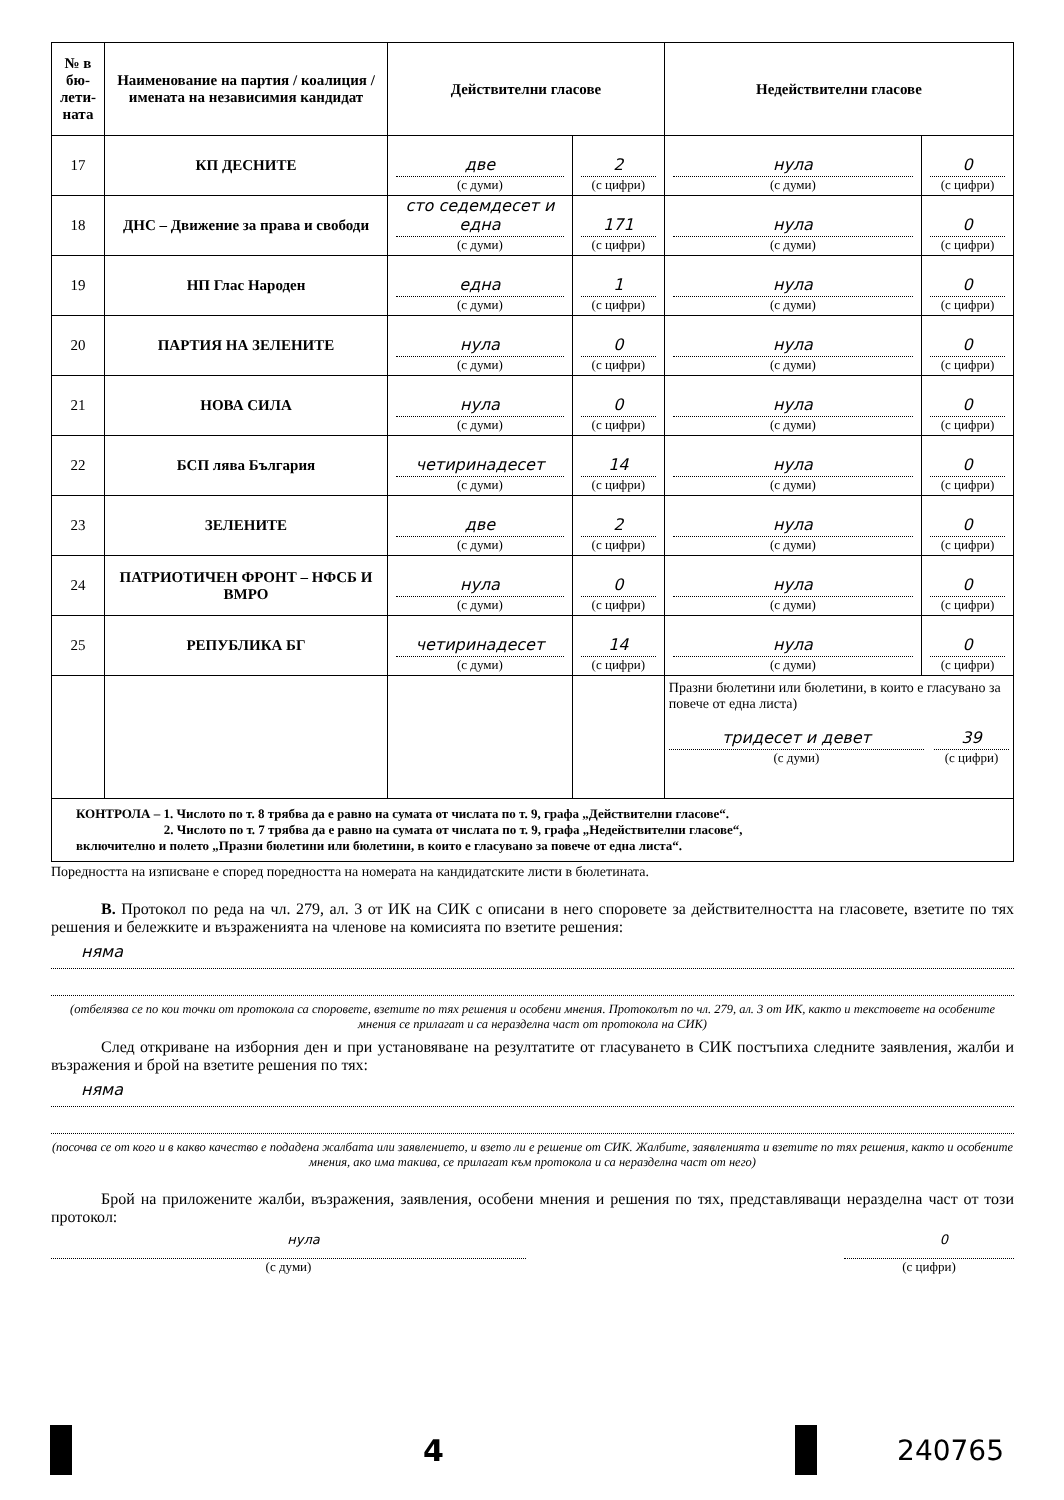| № в бю-лети-ната | Наименование на партия / коалиция / имената на независимия кандидат | Действителни гласове | | Недействителни гласове | |
| --- | --- | --- | --- | --- | --- |
| 17 | КП ДЕСНИТЕ | две (с думи) | 2 (с цифри) | нула (с думи) | 0 (с цифри) |
| 18 | ДНС – Движение за права и свободи | сто седемдесет и една (с думи) | 171 (с цифри) | нула (с думи) | 0 (с цифри) |
| 19 | НП Глас Народен | една (с думи) | 1 (с цифри) | нула (с думи) | 0 (с цифри) |
| 20 | ПАРТИЯ НА ЗЕЛЕНИТЕ | нула (с думи) | 0 (с цифри) | нула (с думи) | 0 (с цифри) |
| 21 | НОВА СИЛА | нула (с думи) | 0 (с цифри) | нула (с думи) | 0 (с цифри) |
| 22 | БСП лява България | четиринадесет (с думи) | 14 (с цифри) | нула (с думи) | 0 (с цифри) |
| 23 | ЗЕЛЕНИТЕ | две (с думи) | 2 (с цифри) | нула (с думи) | 0 (с цифри) |
| 24 | ПАТРИОТИЧЕН ФРОНТ – НФСБ И ВМРО | нула (с думи) | 0 (с цифри) | нула (с думи) | 0 (с цифри) |
| 25 | РЕПУБЛИКА БГ | четиринадесет (с думи) | 14 (с цифри) | нула (с думи) | 0 (с цифри) |
| | | | | Празни бюлетини или бюлетини, в които е гласувано за повече от една листа) тридесет и девет (с думи) 39 (с цифри) | |
| КОНТРОЛА – 1. Числото по т. 8 трябва да е равно на сумата от числата по т. 9, графа „Действителни гласове“. 2. Числото по т. 7 трябва да е равно на сумата от числата по т. 9, графа „Недействителни гласове“, включително и полето „Празни бюлетини или бюлетини, в които е гласувано за повече от една листа“. | | | | | |
Поредността на изписване е според поредността на номерата на кандидатските листи в бюлетината.
В. Протокол по реда на чл. 279, ал. 3 от ИК на СИК с описани в него споровете за действителността на гласовете, взетите по тях решения и бележките и възраженията на членове на комисията по взетите решения:
няма
(отбелязва се по кои точки от протокола са споровете, взетите по тях решения и особени мнения. Протоколът по чл. 279, ал. 3 от ИК, както и текстовете на особените мнения се прилагат и са неразделна част от протокола на СИК)
След откриване на изборния ден и при установяване на резултатите от гласуването в СИК постъпиха следните заявления, жалби и възражения и брой на взетите решения по тях:
няма
(посочва се от кого и в какво качество е подадена жалбата или заявлението, и взето ли е решение от СИК. Жалбите, заявленията и взетите по тях решения, както и особените мнения, ако има такива, се прилагат към протокола и са неразделна част от него)
Брой на приложените жалби, възражения, заявления, особени мнения и решения по тях, представляващи неразделна част от този протокол:
нула
(с думи)
0
(с цифри)
4 240765